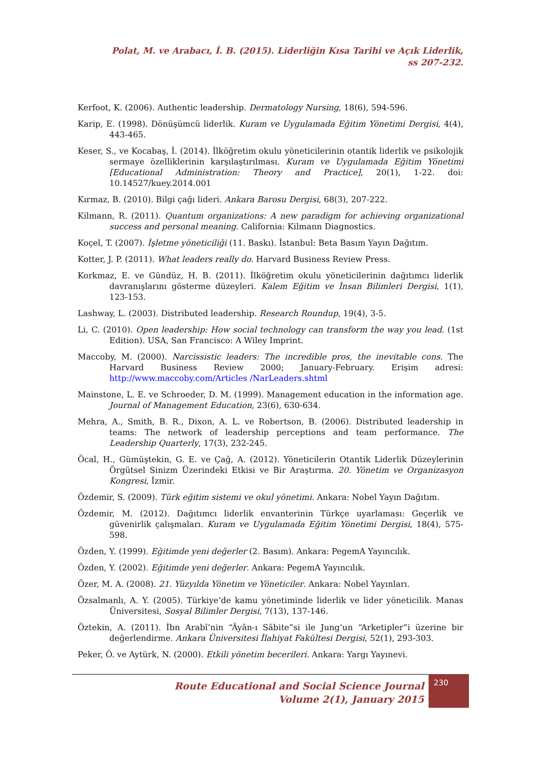Polat, M. ve Arabacı, İ. B. (2015). Liderliğin Kısa Tarihi ve Açık Liderlik,
ss 207-232.
Kerfoot, K. (2006). Authentic leadership. Dermatology Nursing, 18(6), 594-596.
Karip, E. (1998). Dönüşümcü liderlik. Kuram ve Uygulamada Eğitim Yönetimi Dergisi, 4(4), 443-465.
Keser, S., ve Kocabaş, İ. (2014). İlköğretim okulu yöneticilerinin otantik liderlik ve psikolojik sermaye özelliklerinin karşılaştırılması. Kuram ve Uygulamada Eğitim Yönetimi [Educational Administration: Theory and Practice], 20(1), 1-22. doi: 10.14527/kuey.2014.001
Kırmaz, B. (2010). Bilgi çağı lideri. Ankara Barosu Dergisi, 68(3), 207-222.
Kilmann, R. (2011). Quantum organizations: A new paradigm for achieving organizational success and personal meaning. California: Kilmann Diagnostics.
Koçel, T. (2007). İşletme yöneticiliği (11. Baskı). İstanbul: Beta Basım Yayın Dağıtım.
Kotter, J. P. (2011). What leaders really do. Harvard Business Review Press.
Korkmaz, E. ve Gündüz, H. B. (2011). İlköğretim okulu yöneticilerinin dağıtımcı liderlik davranışlarını gösterme düzeyleri. Kalem Eğitim ve İnsan Bilimleri Dergisi, 1(1), 123-153.
Lashway, L. (2003). Distributed leadership. Research Roundup, 19(4), 3-5.
Li, C. (2010). Open leadership: How social technology can transform the way you lead. (1st Edition). USA, San Francisco: A Wiley Imprint.
Maccoby, M. (2000). Narcissistic leaders: The incredible pros, the inevitable cons. The Harvard Business Review 2000; January-February. Erişim adresi: http://www.maccoby.com/Articles /NarLeaders.shtml
Mainstone, L. E. ve Schroeder, D. M. (1999). Management education in the information age. Journal of Management Education, 23(6), 630-634.
Mehra, A., Smith, B. R., Dixon, A. L. ve Robertson, B. (2006). Distributed leadership in teams: The network of leadership perceptions and team performance. The Leadership Quarterly, 17(3), 232-245.
Öcal, H., Gümüştekin, G. E. ve Çağ, A. (2012). Yöneticilerin Otantik Liderlik Düzeylerinin Örgütsel Sinizm Üzerindeki Etkisi ve Bir Araştırma. 20. Yönetim ve Organizasyon Kongresi, İzmir.
Özdemir, S. (2009). Türk eğitim sistemi ve okul yönetimi. Ankara: Nobel Yayın Dağıtım.
Özdemir, M. (2012). Dağıtımcı liderlik envanterinin Türkçe uyarlaması: Geçerlik ve güvenirlik çalışmaları. Kuram ve Uygulamada Eğitim Yönetimi Dergisi, 18(4), 575-598.
Özden, Y. (1999). Eğitimde yeni değerler (2. Basım). Ankara: PegemA Yayıncılık.
Özden, Y. (2002). Eğitimde yeni değerler. Ankara: PegemA Yayıncılık.
Özer, M. A. (2008). 21. Yüzyılda Yönetim ve Yöneticiler. Ankara: Nobel Yayınları.
Özsalmanlı, A. Y. (2005). Türkiye’de kamu yönetiminde liderlik ve lider yöneticilik. Manas Üniversitesi, Sosyal Bilimler Dergisi, 7(13), 137-146.
Öztekin, A. (2011). İbn Arabî’nin “Âyân-ı Sâbite”si ile Jung’un “Arketipler”i üzerine bir değerlendirme. Ankara Üniversitesi İlahiyat Fakültesi Dergisi, 52(1), 293-303.
Peker, Ö. ve Aytürk, N. (2000). Etkili yönetim becerileri. Ankara: Yargı Yayınevi.
Route Educational and Social Science Journal
Volume 2(1), January 2015
230